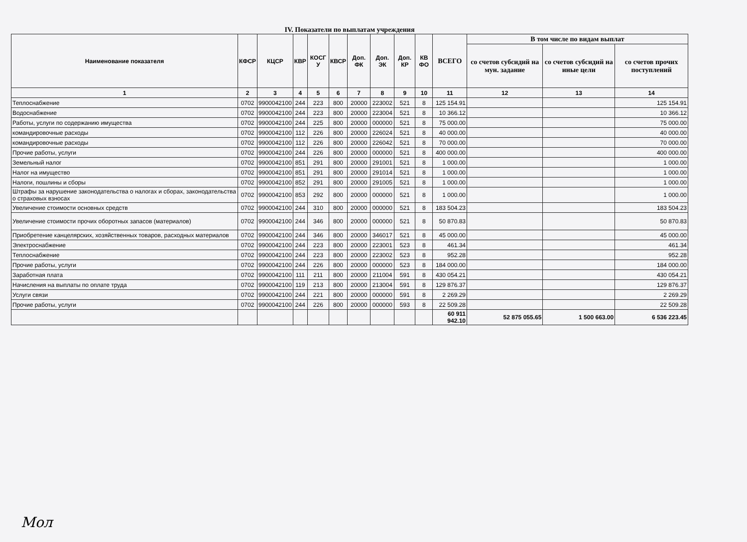IV. Показатели по выплатам учреждения
| Наименование показателя | КФСР | КЦСР | КВР | КОСГ У | КВСР | Доп. ФК | Доп. ЭК | Доп. КР | КВ ФО | ВСЕГО | В том числе по видам выплат | | |
| --- | --- | --- | --- | --- | --- | --- | --- | --- | --- | --- | --- | --- | --- |
| | | | | | | | | | | | со счетов субсидий на мун. задание | со счетов субсидий на иные цели | со счетов прочих поступлений |
| 1 | 2 | 3 | 4 | 5 | 6 | 7 | 8 | 9 | 10 | 11 | 12 | 13 | 14 |
| Теплоснабжение | 0702 | 9900042100 | 244 | 223 | 800 | 20000 | 223002 | 521 | 8 | 125 154.91 | | | 125 154.91 |
| Водоснабжение | 0702 | 9900042100 | 244 | 223 | 800 | 20000 | 223004 | 521 | 8 | 10 366.12 | | | 10 366.12 |
| Работы, услуги по содержанию имущества | 0702 | 9900042100 | 244 | 225 | 800 | 20000 | 000000 | 521 | 8 | 75 000.00 | | | 75 000.00 |
| командировочные расходы | 0702 | 9900042100 | 112 | 226 | 800 | 20000 | 226024 | 521 | 8 | 40 000.00 | | | 40 000.00 |
| командировочные расходы | 0702 | 9900042100 | 112 | 226 | 800 | 20000 | 226042 | 521 | 8 | 70 000.00 | | | 70 000.00 |
| Прочие работы, услуги | 0702 | 9900042100 | 244 | 226 | 800 | 20000 | 000000 | 521 | 8 | 400 000.00 | | | 400 000.00 |
| Земельный налог | 0702 | 9900042100 | 851 | 291 | 800 | 20000 | 291001 | 521 | 8 | 1 000.00 | | | 1 000.00 |
| Налог на имущество | 0702 | 9900042100 | 851 | 291 | 800 | 20000 | 291014 | 521 | 8 | 1 000.00 | | | 1 000.00 |
| Налоги, пошлины и сборы | 0702 | 9900042100 | 852 | 291 | 800 | 20000 | 291005 | 521 | 8 | 1 000.00 | | | 1 000.00 |
| Штрафы за нарушение законодательства о налогах и сборах, законодательства о страховых взносах | 0702 | 9900042100 | 853 | 292 | 800 | 20000 | 000000 | 521 | 8 | 1 000.00 | | | 1 000.00 |
| Увеличение стоимости основных средств | 0702 | 9900042100 | 244 | 310 | 800 | 20000 | 000000 | 521 | 8 | 183 504.23 | | | 183 504.23 |
| Увеличение стоимости прочих оборотных запасов (материалов) | 0702 | 9900042100 | 244 | 346 | 800 | 20000 | 000000 | 521 | 8 | 50 870.83 | | | 50 870.83 |
| Приобретение канцелярских, хозяйственных товаров, расходных материалов | 0702 | 9900042100 | 244 | 346 | 800 | 20000 | 346017 | 521 | 8 | 45 000.00 | | | 45 000.00 |
| Электроснабжение | 0702 | 9900042100 | 244 | 223 | 800 | 20000 | 223001 | 523 | 8 | 461.34 | | | 461.34 |
| Теплоснабжение | 0702 | 9900042100 | 244 | 223 | 800 | 20000 | 223002 | 523 | 8 | 952.28 | | | 952.28 |
| Прочие работы, услуги | 0702 | 9900042100 | 244 | 226 | 800 | 20000 | 000000 | 523 | 8 | 184 000.00 | | | 184 000.00 |
| Заработная плата | 0702 | 9900042100 | 111 | 211 | 800 | 20000 | 211004 | 591 | 8 | 430 054.21 | | | 430 054.21 |
| Начисления на выплаты по оплате труда | 0702 | 9900042100 | 119 | 213 | 800 | 20000 | 213004 | 591 | 8 | 129 876.37 | | | 129 876.37 |
| Услуги связи | 0702 | 9900042100 | 244 | 221 | 800 | 20000 | 000000 | 591 | 8 | 2 269.29 | | | 2 269.29 |
| Прочие работы, услуги | 0702 | 9900042100 | 244 | 226 | 800 | 20000 | 000000 | 593 | 8 | 22 509.28 | | | 22 509.28 |
| | | | | | | | | | | 60 911 942.10 | 52 875 055.65 | 1 500 663.00 | 6 536 223.45 |
Мол